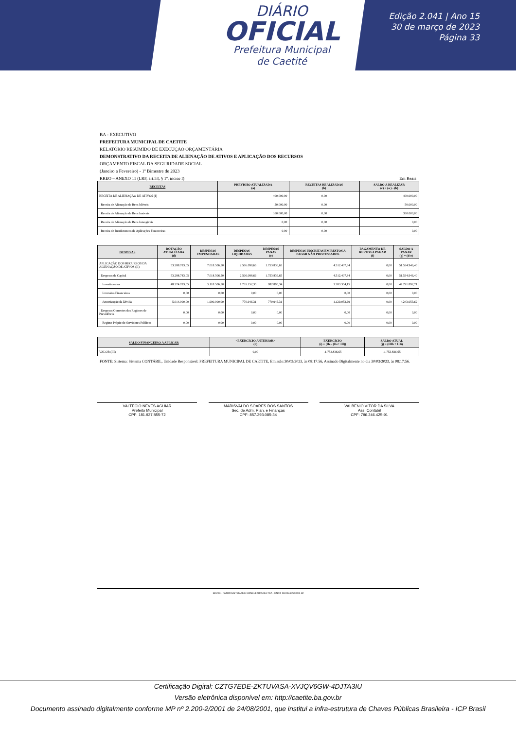DIÁRIO
OFICIAL
Prefeitura Municipal
de Caetité
Edição 2.041 | Ano 15
30 de março de 2023
Página 33
BA - EXECUTIVO
PREFEITURA MUNICIPAL DE CAETITE
RELATÓRIO RESUMIDO DE EXECUÇÃO ORÇAMENTÁRIA
DEMONSTRATIVO DA RECEITA DE ALIENAÇÃO DE ATIVOS E APLICAÇÃO DOS RECURSOS
ORÇAMENTO FISCAL DA SEGURIDADE SOCIAL
(Janeiro a Fevereiro) - 1º Bimestre de 2023
RREO – ANEXO 11 (LRF, art.53, § 1º, inciso I) Em Reais
| RECEITAS | PREVISÃO ATUALIZADA (a) | RECEITAS REALIZADAS (b) | SALDO A REALIZAR (c) = (a ) - (b) |
| --- | --- | --- | --- |
| RECEITA DE ALIENAÇÃO DE ATIVOS (I) | 400.000,00 | 0,00 | 400.000,00 |
| Receita de Alienação de Bens Móveis | 50.000,00 | 0,00 | 50.000,00 |
| Receita de Alienação de Bens Imóveis | 350.000,00 | 0,00 | 350.000,00 |
| Receita de Alienação de Bens Intangiveis | 0,00 | 0,00 | 0,00 |
| Receita de Rendimentos de Aplicações Financeiras | 0,00 | 0,00 | 0,00 |
| DESPESAS | DOTAÇÃO ATUALIZADA (d) | DESPESAS EMPENHADAS | DESPESAS LIQUIDADAS | DESPESAS PAGAS (e) | DESPESAS INSCRITAS EM RESTOS A PAGAR NÃO PROCESSADOS | PAGAMENTO DE RESTOS A PAGAR (f) | SALDO A PAGAR (g) = (d-e) |
| --- | --- | --- | --- | --- | --- | --- | --- |
| APLICAÇÃO DOS RECURSOS DA ALIENAÇÃO DE ATIVOS (II) | 53.288.783,05 | 7.018.506,50 | 2.506.098,66 | 1.753.836,65 | 4.512.407,84 | 0,00 | 51.534.946,40 |
| Despesas de Capital | 53.288.783,05 | 7.018.506,50 | 2.506.098,66 | 1.753.836,65 | 4.512.407,84 | 0,00 | 51.534.946,40 |
| Investimentos | 48.274.783,05 | 5.118.506,50 | 1.735.152,35 | 982.890,34 | 3.383.354,15 | 0,00 | 47.291.892,71 |
| Inversões Financeiras | 0,00 | 0,00 | 0,00 | 0,00 | 0,00 | 0,00 | 0,00 |
| Amortização da Dívida | 5.014.000,00 | 1.900.000,00 | 770.946,31 | 770.946,31 | 1.129.053,69 | 0,00 | 4.243.053,69 |
| Despesas Correntes dos Regimes de Previdência | 0,00 | 0,00 | 0,00 | 0,00 | 0,00 | 0,00 | 0,00 |
| Regime Própio do Servidores Públicos | 0,00 | 0,00 | 0,00 | 0,00 | 0,00 | 0,00 | 0,00 |
| SALDO FINANCEIRO A APLICAR | <EXERCÍCIO ANTERIOR> (h) | EXERCÍCIO (i) = (Ib – (IIe+ IIf)) | SALDO ATUAL (j) = (IIIh + IIIi) |
| --- | --- | --- | --- |
| VALOR (III) | 0,00 | -1.753.836,65 | -1.753.836,65 |
FONTE: Sistema: Sistema CONTÁBIL, Unidade Responsável: PREFEITURA MUNICIPAL DE CAETITE, Emissão:30/03/2023, às 08:17:56, Assinado Digitalmente no dia 30/03/2023, às 08:17:56.
VALTECIO NEVES AGUIAR
Prefeito Municipal
CPF: 181.927.855-72
MARISVALDO SOARES DOS SANTOS
Sec. de Adm. Plan. e Finanças
CPF: 857.393.085-34
VALBENIO VITOR DA SILVA
Ass. Contábil
CPF: 796.246.425-91
SIAFIC - FATOR SISTEMAS E CONSULTORIAS LTDA - CNPJ: 08.003.823/0001-82
Certificação Digital: CZTG7EDE-ZKTUVASA-XVJQV6GW-4DJTA3IU
Versão eletrônica disponível em: http://caetite.ba.gov.br
Documento assinado digitalmente conforme MP nº 2.200-2/2001 de 24/08/2001, que institui a infra-estrutura de Chaves Públicas Brasileira - ICP Brasil